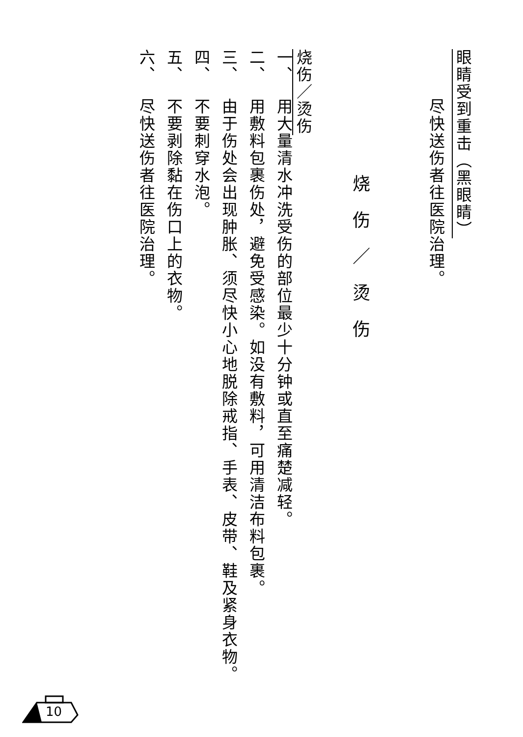眼睛受到重击（黑眼睛）
尽快送伤者往医院治理。
烧伤／烫伤
烧伤／烫伤
一、 用大量清水冲洗受伤的部位最少十分钟或直至痛楚减轻。
二、 用敷料包裹伤处，避免受感染。如没有敷料，可用清洁布料包裹。
三、 由于伤处会出现肿胀、须尽快小心地脱除戒指、手表、皮带、鞋及紧身衣物。
四、 不要刺穿水泡。
五、 不要剥除黏在伤口上的衣物。
六、 尽快送伤者往医院治理。
10